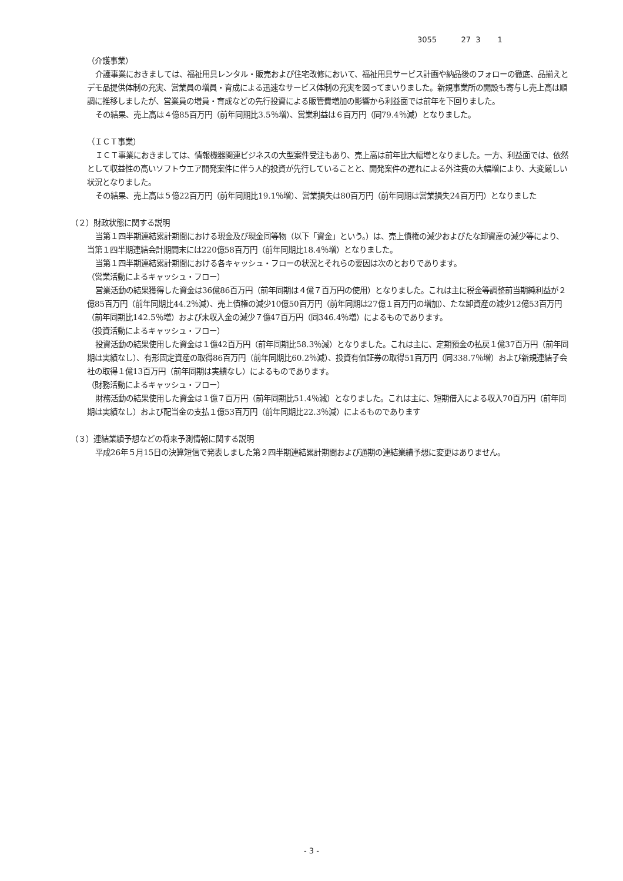3055 27 3 1
（介護事業）
介護事業におきましては、福祉用具レンタル・販売および住宅改修において、福祉用具サービス計画や納品後のフォローの徹底、品揃えとデモ品提供体制の充実、営業員の増員・育成による迅速なサービス体制の充実を図ってまいりました。新規事業所の開設も寄与し売上高は順調に推移しましたが、営業員の増員・育成などの先行投資による販管費増加の影響から利益面では前年を下回りました。
その結果、売上高は４億85百万円（前年同期比3.5％増）、営業利益は６百万円（同79.4％減）となりました。
（ＩＣＴ事業）
ＩＣＴ事業におきましては、情報機器関連ビジネスの大型案件受注もあり、売上高は前年比大幅増となりました。一方、利益面では、依然として収益性の高いソフトウエア開発案件に伴う人的投資が先行していることと、開発案件の遅れによる外注費の大幅増により、大変厳しい状況となりました。
その結果、売上高は５億22百万円（前年同期比19.1％増）、営業損失は80百万円（前年同期は営業損失24百万円）となりました
（２）財政状態に関する説明
当第１四半期連結累計期間における現金及び現金同等物（以下「資金」という。）は、売上債権の減少およびたな卸資産の減少等により、当第１四半期連結会計期間末には220億58百万円（前年同期比18.4％増）となりました。
当第１四半期連結累計期間における各キャッシュ・フローの状況とそれらの要因は次のとおりであります。
（営業活動によるキャッシュ・フロー）
営業活動の結果獲得した資金は36億86百万円（前年同期は４億７百万円の使用）となりました。これは主に税金等調整前当期純利益が２億85百万円（前年同期比44.2％減）、売上債権の減少10億50百万円（前年同期は27億１百万円の増加）、たな卸資産の減少12億53百万円（前年同期比142.5％増）および未収入金の減少７億47百万円（同346.4％増）によるものであります。
（投資活動によるキャッシュ・フロー）
投資活動の結果使用した資金は１億42百万円（前年同期比58.3％減）となりました。これは主に、定期預金の払戻１億37百万円（前年同期は実績なし）、有形固定資産の取得86百万円（前年同期比60.2％減）、投資有価証券の取得51百万円（同338.7％増）および新規連結子会社の取得１億13百万円（前年同期は実績なし）によるものであります。
（財務活動によるキャッシュ・フロー）
財務活動の結果使用した資金は１億７百万円（前年同期比51.4％減）となりました。これは主に、短期借入による収入70百万円（前年同期は実績なし）および配当金の支払１億53百万円（前年同期比22.3％減）によるものであります
（３）連結業績予想などの将来予測情報に関する説明
平成26年５月15日の決算短信で発表しました第２四半期連結累計期間および通期の連結業績予想に変更はありません。
- 3 -